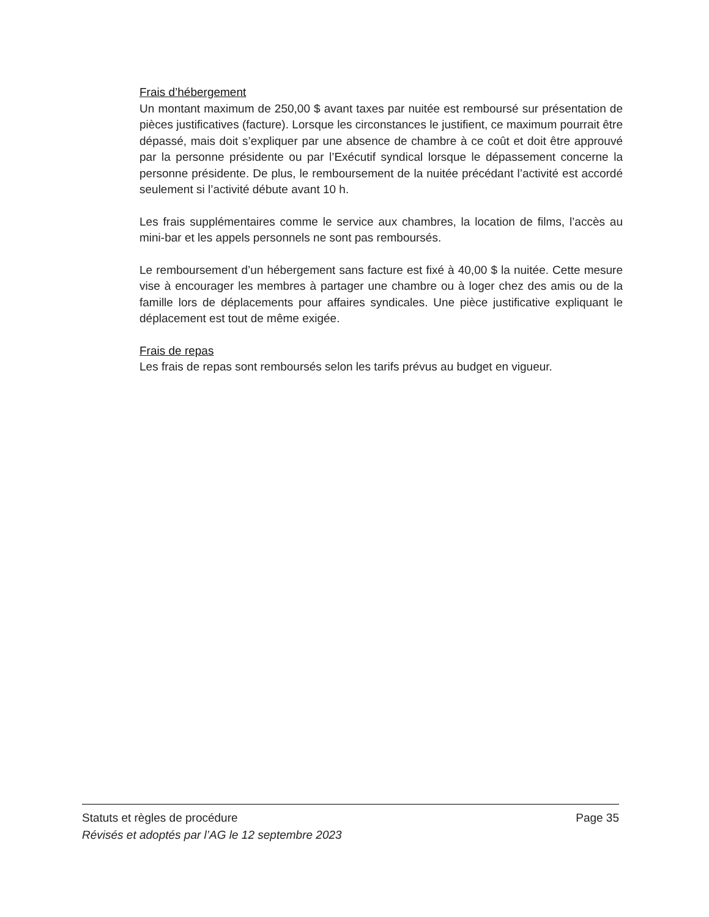Frais d’hébergement
Un montant maximum de 250,00 $ avant taxes par nuitée est remboursé sur présentation de pièces justificatives (facture). Lorsque les circonstances le justifient, ce maximum pourrait être dépassé, mais doit s’expliquer par une absence de chambre à ce coût et doit être approuvé par la personne présidente ou par l’Exécutif syndical lorsque le dépassement concerne la personne présidente. De plus, le remboursement de la nuitée précédant l’activité est accordé seulement si l’activité débute avant 10 h.
Les frais supplémentaires comme le service aux chambres, la location de films, l’accès au mini-bar et les appels personnels ne sont pas remboursés.
Le remboursement d’un hébergement sans facture est fixé à 40,00 $ la nuitée. Cette mesure vise à encourager les membres à partager une chambre ou à loger chez des amis ou de la famille lors de déplacements pour affaires syndicales. Une pièce justificative expliquant le déplacement est tout de même exigée.
Frais de repas
Les frais de repas sont remboursés selon les tarifs prévus au budget en vigueur.
Statuts et règles de procédure Page 35
Révisés et adoptés par l’AG le 12 septembre 2023